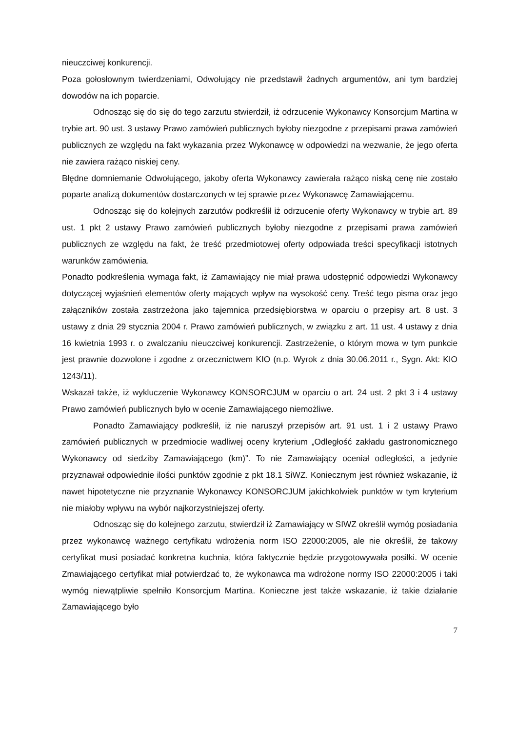nieuczciwej konkurencji.
Poza gołosłownym twierdzeniami, Odwołujący nie przedstawił żadnych argumentów, ani tym bardziej dowodów na ich poparcie.
Odnosząc się do się do tego zarzutu stwierdził, iż odrzucenie Wykonawcy Konsorcjum Martina w trybie art. 90 ust. 3 ustawy Prawo zamówień publicznych byłoby niezgodne z przepisami prawa zamówień publicznych ze względu na fakt wykazania przez Wykonawcę w odpowiedzi na wezwanie, że jego oferta nie zawiera rażąco niskiej ceny.
Błędne domniemanie Odwołującego, jakoby oferta Wykonawcy zawierała rażąco niską cenę nie zostało poparte analizą dokumentów dostarczonych w tej sprawie przez Wykonawcę Zamawiającemu.
Odnosząc się do kolejnych zarzutów podkreślił iż odrzucenie oferty Wykonawcy w trybie art. 89 ust. 1 pkt 2 ustawy Prawo zamówień publicznych byłoby niezgodne z przepisami prawa zamówień publicznych ze względu na fakt, że treść przedmiotowej oferty odpowiada treści specyfikacji istotnych warunków zamówienia.
Ponadto podkreślenia wymaga fakt, iż Zamawiający nie miał prawa udostępnić odpowiedzi Wykonawcy dotyczącej wyjaśnień elementów oferty mających wpływ na wysokość ceny. Treść tego pisma oraz jego załączników została zastrzeżona jako tajemnica przedsiębiorstwa w oparciu o przepisy art. 8 ust. 3 ustawy z dnia 29 stycznia 2004 r. Prawo zamówień publicznych, w związku z art. 11 ust. 4 ustawy z dnia 16 kwietnia 1993 r. o zwalczaniu nieuczciwej konkurencji. Zastrzeżenie, o którym mowa w tym punkcie jest prawnie dozwolone i zgodne z orzecznictwem KIO (n.p. Wyrok z dnia 30.06.2011 r., Sygn. Akt: KIO 1243/11).
Wskazał także, iż wykluczenie Wykonawcy KONSORCJUM w oparciu o art. 24 ust. 2 pkt 3 i 4 ustawy Prawo zamówień publicznych było w ocenie Zamawiającego niemożliwe.
Ponadto Zamawiający podkreślił, iż nie naruszył przepisów art. 91 ust. 1 i 2 ustawy Prawo zamówień publicznych w przedmiocie wadliwej oceny kryterium „Odległość zakładu gastronomicznego Wykonawcy od siedziby Zamawiającego (km)”. To nie Zamawiający oceniał odległości, a jedynie przyznawał odpowiednie ilości punktów zgodnie z pkt 18.1 SiWZ. Koniecznym jest również wskazanie, iż nawet hipotetyczne nie przyznanie Wykonawcy KONSORCJUM jakichkolwiek punktów w tym kryterium nie miałoby wpływu na wybór najkorzystniejszej oferty.
Odnosząc się do kolejnego zarzutu, stwierdził iż Zamawiający w SIWZ określił wymóg posiadania przez wykonawcę ważnego certyfikatu wdrożenia norm ISO 22000:2005, ale nie określił, że takowy certyfikat musi posiadać konkretna kuchnia, która faktycznie będzie przygotowywała posiłki. W ocenie Zmawiającego certyfikat miał potwierdzać to, że wykonawca ma wdrożone normy ISO 22000:2005 i taki wymóg niewątpliwie spełniło Konsorcjum Martina. Konieczne jest także wskazanie, iż takie działanie Zamawiającego było
7